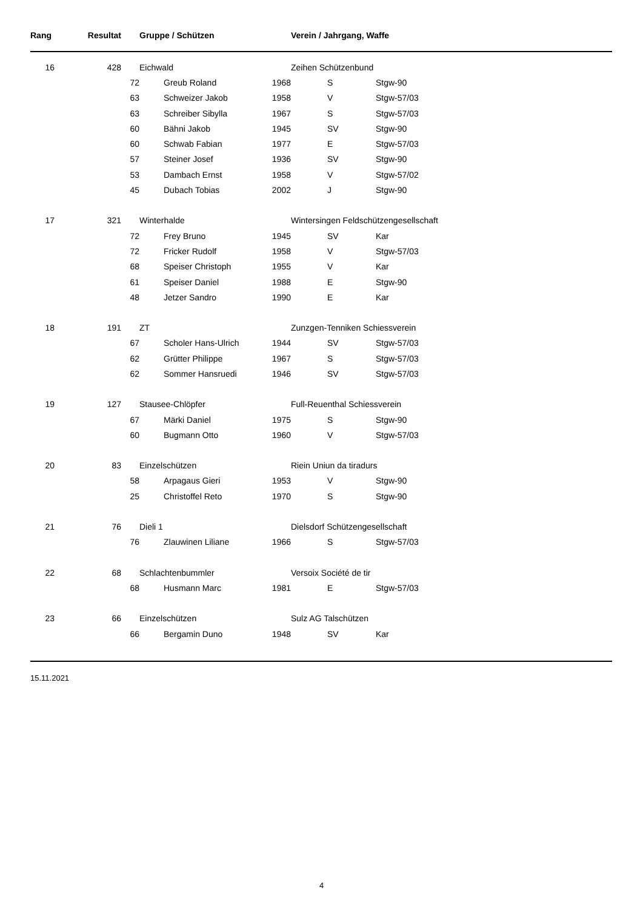| Rang | Resultat | | Gruppe / Schützen | | | Verein / Jahrgang, Waffe | |
| --- | --- | --- | --- | --- | --- | --- | --- |
| 16 | 428 | | Eichwald | | | Zeihen Schützenbund | |
| | | 72 | | Greub Roland | 1968 | S | Stgw-90 |
| | | 63 | | Schweizer Jakob | 1958 | V | Stgw-57/03 |
| | | 63 | | Schreiber Sibylla | 1967 | S | Stgw-57/03 |
| | | 60 | | Bähni Jakob | 1945 | SV | Stgw-90 |
| | | 60 | | Schwab Fabian | 1977 | E | Stgw-57/03 |
| | | 57 | | Steiner Josef | 1936 | SV | Stgw-90 |
| | | 53 | | Dambach Ernst | 1958 | V | Stgw-57/02 |
| | | 45 | | Dubach Tobias | 2002 | J | Stgw-90 |
| 17 | 321 | | Winterhalde | | | Wintersingen Feldschützengesellschaft | |
| | | 72 | | Frey Bruno | 1945 | SV | Kar |
| | | 72 | | Fricker Rudolf | 1958 | V | Stgw-57/03 |
| | | 68 | | Speiser Christoph | 1955 | V | Kar |
| | | 61 | | Speiser Daniel | 1988 | E | Stgw-90 |
| | | 48 | | Jetzer Sandro | 1990 | E | Kar |
| 18 | 191 | | ZT | | | Zunzgen-Tenniken Schiessverein | |
| | | 67 | | Scholer Hans-Ulrich | 1944 | SV | Stgw-57/03 |
| | | 62 | | Grütter Philippe | 1967 | S | Stgw-57/03 |
| | | 62 | | Sommer Hansruedi | 1946 | SV | Stgw-57/03 |
| 19 | 127 | | Stausee-Chlöpfer | | | Full-Reuenthal Schiessverein | |
| | | 67 | | Märki Daniel | 1975 | S | Stgw-90 |
| | | 60 | | Bugmann Otto | 1960 | V | Stgw-57/03 |
| 20 | 83 | | Einzelschützen | | | Riein Uniun da tiradurs | |
| | | 58 | | Arpagaus Gieri | 1953 | V | Stgw-90 |
| | | 25 | | Christoffel Reto | 1970 | S | Stgw-90 |
| 21 | 76 | | Dieli 1 | | | Dielsdorf Schützengesellschaft | |
| | | 76 | | Zlauwinen Liliane | 1966 | S | Stgw-57/03 |
| 22 | 68 | | Schlachtenbummler | | | Versoix Société de tir | |
| | | 68 | | Husmann Marc | 1981 | E | Stgw-57/03 |
| 23 | 66 | | Einzelschützen | | | Sulz AG Talschützen | |
| | | 66 | | Bergamin Duno | 1948 | SV | Kar |
15.11.2021
4